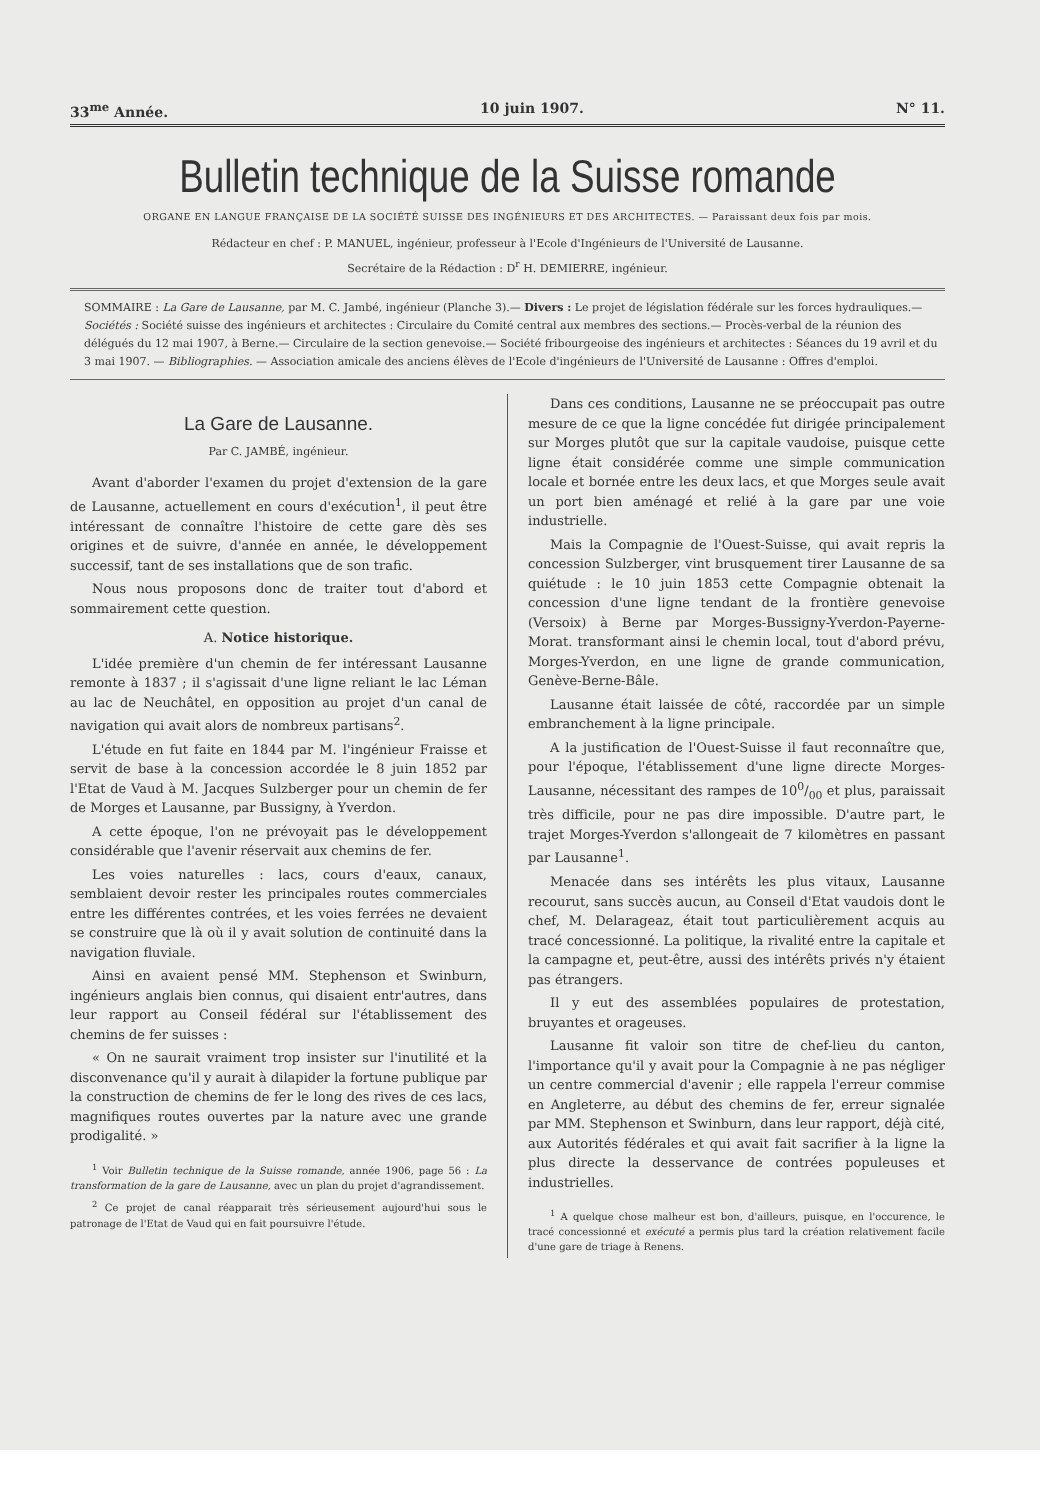33<sup>me</sup> Année. 10 juin 1907. N° 11.
Bulletin technique de la Suisse romande
ORGANE EN LANGUE FRANÇAISE DE LA SOCIÉTÉ SUISSE DES INGÉNIEURS ET DES ARCHITECTES. — Paraissant deux fois par mois.
Rédacteur en chef : P. MANUEL, ingénieur, professeur à l'Ecole d'Ingénieurs de l'Université de Lausanne.
Secrétaire de la Rédaction : D<sup>r</sup> H. DEMIERRE, ingénieur.
SOMMAIRE : La Gare de Lausanne, par M. C. Jambé, ingénieur (Planche 3).— Divers : Le projet de législation fédérale sur les forces hydrauliques.— Sociétés : Société suisse des ingénieurs et architectes : Circulaire du Comité central aux membres des sections.— Procès-verbal de la réunion des délégués du 12 mai 1907, à Berne.— Circulaire de la section genevoise.— Société fribourgeoise des ingénieurs et architectes : Séances du 19 avril et du 3 mai 1907. — Bibliographies. — Association amicale des anciens élèves de l'Ecole d'ingénieurs de l'Université de Lausanne : Offres d'emploi.
La Gare de Lausanne.
Par C. JAMBÉ, ingénieur.
Avant d'aborder l'examen du projet d'extension de la gare de Lausanne, actuellement en cours d'exécution<sup>1</sup>, il peut être intéressant de connaître l'histoire de cette gare dès ses origines et de suivre, d'année en année, le développement successif, tant de ses installations que de son trafic.
Nous nous proposons donc de traiter tout d'abord et sommairement cette question.
A. Notice historique.
L'idée première d'un chemin de fer intéressant Lausanne remonte à 1837 ; il s'agissait d'une ligne reliant le lac Léman au lac de Neuchâtel, en opposition au projet d'un canal de navigation qui avait alors de nombreux partisans<sup>2</sup>.
L'étude en fut faite en 1844 par M. l'ingénieur Fraisse et servit de base à la concession accordée le 8 juin 1852 par l'Etat de Vaud à M. Jacques Sulzberger pour un chemin de fer de Morges et Lausanne, par Bussigny, à Yverdon.
A cette époque, l'on ne prévoyait pas le développement considérable que l'avenir réservait aux chemins de fer.
Les voies naturelles : lacs, cours d'eaux, canaux, semblaient devoir rester les principales routes commerciales entre les différentes contrées, et les voies ferrées ne devaient se construire que là où il y avait solution de continuité dans la navigation fluviale.
Ainsi en avaient pensé MM. Stephenson et Swinburn, ingénieurs anglais bien connus, qui disaient entr'autres, dans leur rapport au Conseil fédéral sur l'établissement des chemins de fer suisses :
« On ne saurait vraiment trop insister sur l'inutilité et la disconvenance qu'il y aurait à dilapider la fortune publique par la construction de chemins de fer le long des rives de ces lacs, magnifiques routes ouvertes par la nature avec une grande prodigalité. »
<sup>1</sup> Voir Bulletin technique de la Suisse romande, année 1906, page 56 : La transformation de la gare de Lausanne, avec un plan du projet d'agrandissement.
<sup>2</sup> Ce projet de canal réapparait très sérieusement aujourd'hui sous le patronage de l'Etat de Vaud qui en fait poursuivre l'étude.
Dans ces conditions, Lausanne ne se préoccupait pas outre mesure de ce que la ligne concédée fut dirigée principalement sur Morges plutôt que sur la capitale vaudoise, puisque cette ligne était considérée comme une simple communication locale et bornée entre les deux lacs, et que Morges seule avait un port bien aménagé et relié à la gare par une voie industrielle.
Mais la Compagnie de l'Ouest-Suisse, qui avait repris la concession Sulzberger, vint brusquement tirer Lausanne de sa quiétude : le 10 juin 1853 cette Compagnie obtenait la concession d'une ligne tendant de la frontière genevoise (Versoix) à Berne par Morges-Bussigny-Yverdon-Payerne-Morat. transformant ainsi le chemin local, tout d'abord prévu, Morges-Yverdon, en une ligne de grande communication, Genève-Berne-Bâle.
Lausanne était laissée de côté, raccordée par un simple embranchement à la ligne principale.
A la justification de l'Ouest-Suisse il faut reconnaître que, pour l'époque, l'établissement d'une ligne directe Morges-Lausanne, nécessitant des rampes de 100/00 et plus, paraissait très difficile, pour ne pas dire impossible. D'autre part, le trajet Morges-Yverdon s'allongeait de 7 kilomètres en passant par Lausanne<sup>1</sup>.
Menacée dans ses intérêts les plus vitaux, Lausanne recourut, sans succès aucun, au Conseil d'Etat vaudois dont le chef, M. Delarageaz, était tout particulièrement acquis au tracé concessionné. La politique, la rivalité entre la capitale et la campagne et, peut-être, aussi des intérêts privés n'y étaient pas étrangers.
Il y eut des assemblées populaires de protestation, bruyantes et orageuses.
Lausanne fit valoir son titre de chef-lieu du canton, l'importance qu'il y avait pour la Compagnie à ne pas négliger un centre commercial d'avenir ; elle rappela l'erreur commise en Angleterre, au début des chemins de fer, erreur signalée par MM. Stephenson et Swinburn, dans leur rapport, déjà cité, aux Autorités fédérales et qui avait fait sacrifier à la ligne la plus directe la desservance de contrées populeuses et industrielles.
<sup>1</sup> A quelque chose malheur est bon, d'ailleurs, puisque, en l'occurence, le tracé concessionné et exécuté a permis plus tard la création relativement facile d'une gare de triage à Renens.